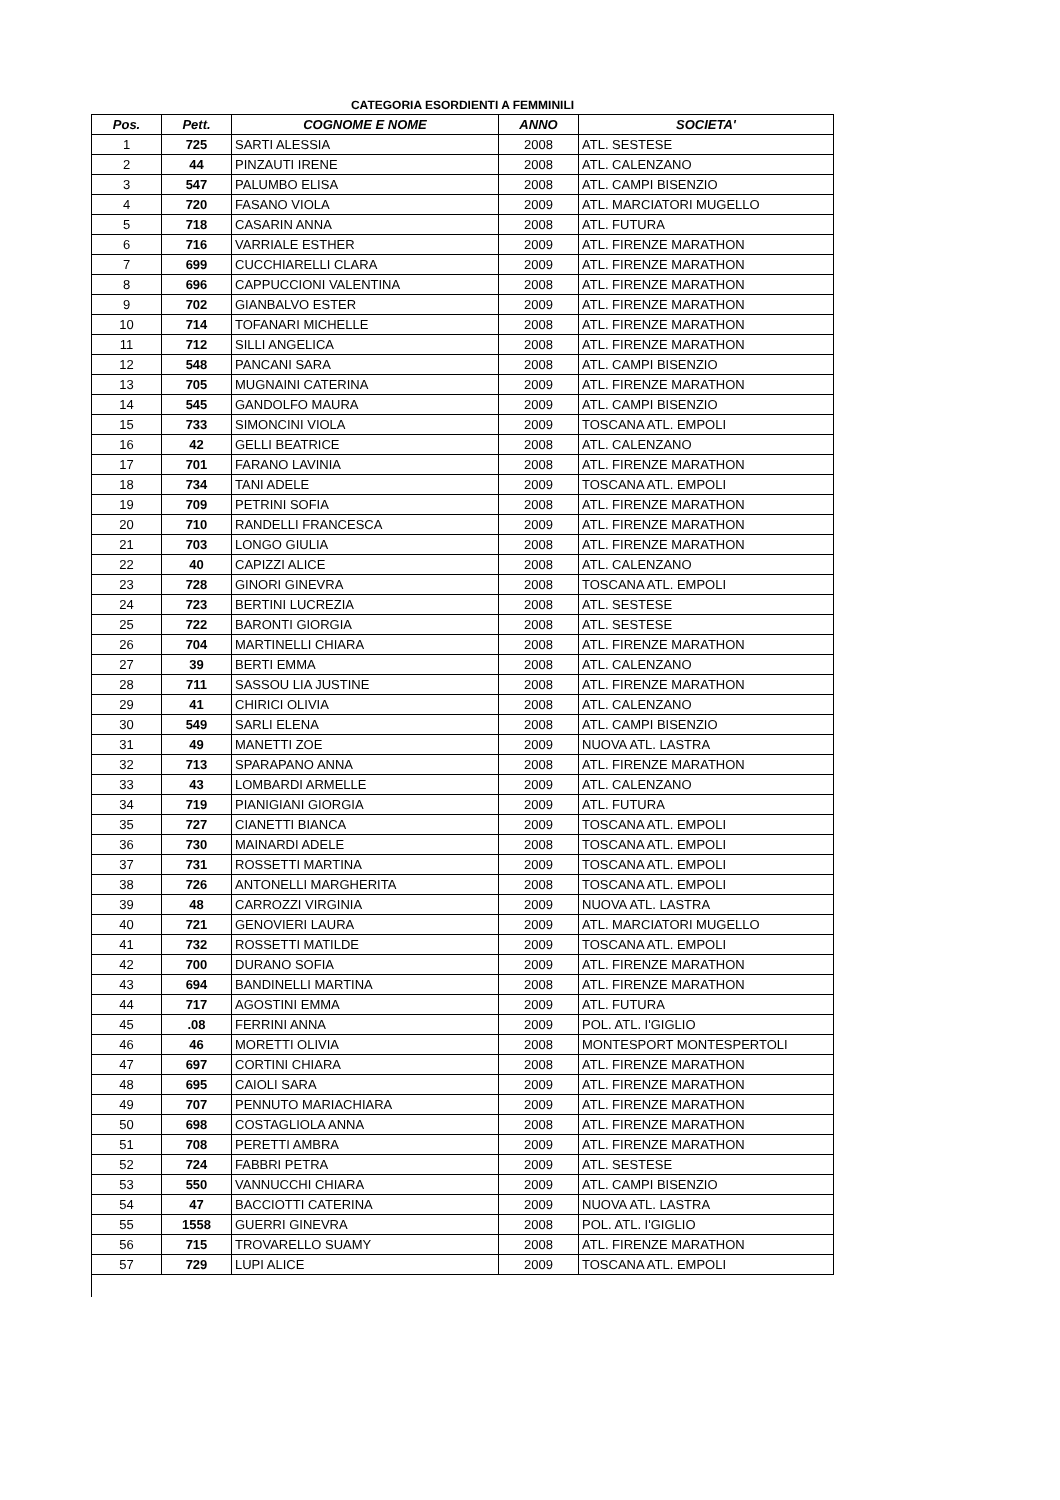CATEGORIA ESORDIENTI A FEMMINILI
| Pos. | Pett. | COGNOME E NOME | ANNO | SOCIETA' |
| --- | --- | --- | --- | --- |
| 1 | 725 | SARTI ALESSIA | 2008 | ATL. SESTESE |
| 2 | 44 | PINZAUTI IRENE | 2008 | ATL. CALENZANO |
| 3 | 547 | PALUMBO ELISA | 2008 | ATL. CAMPI BISENZIO |
| 4 | 720 | FASANO VIOLA | 2009 | ATL. MARCIATORI MUGELLO |
| 5 | 718 | CASARIN ANNA | 2008 | ATL. FUTURA |
| 6 | 716 | VARRIALE ESTHER | 2009 | ATL. FIRENZE MARATHON |
| 7 | 699 | CUCCHIARELLI CLARA | 2009 | ATL. FIRENZE MARATHON |
| 8 | 696 | CAPPUCCIONI VALENTINA | 2008 | ATL. FIRENZE MARATHON |
| 9 | 702 | GIANBALVO ESTER | 2009 | ATL. FIRENZE MARATHON |
| 10 | 714 | TOFANARI MICHELLE | 2008 | ATL. FIRENZE MARATHON |
| 11 | 712 | SILLI ANGELICA | 2008 | ATL. FIRENZE MARATHON |
| 12 | 548 | PANCANI SARA | 2008 | ATL. CAMPI BISENZIO |
| 13 | 705 | MUGNAINI CATERINA | 2009 | ATL. FIRENZE MARATHON |
| 14 | 545 | GANDOLFO MAURA | 2009 | ATL. CAMPI BISENZIO |
| 15 | 733 | SIMONCINI VIOLA | 2009 | TOSCANA ATL. EMPOLI |
| 16 | 42 | GELLI BEATRICE | 2008 | ATL. CALENZANO |
| 17 | 701 | FARANO LAVINIA | 2008 | ATL. FIRENZE MARATHON |
| 18 | 734 | TANI ADELE | 2009 | TOSCANA ATL. EMPOLI |
| 19 | 709 | PETRINI SOFIA | 2008 | ATL. FIRENZE MARATHON |
| 20 | 710 | RANDELLI FRANCESCA | 2009 | ATL. FIRENZE MARATHON |
| 21 | 703 | LONGO GIULIA | 2008 | ATL. FIRENZE MARATHON |
| 22 | 40 | CAPIZZI ALICE | 2008 | ATL. CALENZANO |
| 23 | 728 | GINORI GINEVRA | 2008 | TOSCANA ATL. EMPOLI |
| 24 | 723 | BERTINI LUCREZIA | 2008 | ATL. SESTESE |
| 25 | 722 | BARONTI GIORGIA | 2008 | ATL. SESTESE |
| 26 | 704 | MARTINELLI CHIARA | 2008 | ATL. FIRENZE MARATHON |
| 27 | 39 | BERTI EMMA | 2008 | ATL. CALENZANO |
| 28 | 711 | SASSOU LIA JUSTINE | 2008 | ATL. FIRENZE MARATHON |
| 29 | 41 | CHIRICI OLIVIA | 2008 | ATL. CALENZANO |
| 30 | 549 | SARLI ELENA | 2008 | ATL. CAMPI BISENZIO |
| 31 | 49 | MANETTI ZOE | 2009 | NUOVA ATL. LASTRA |
| 32 | 713 | SPARAPANO ANNA | 2008 | ATL. FIRENZE MARATHON |
| 33 | 43 | LOMBARDI ARMELLE | 2009 | ATL. CALENZANO |
| 34 | 719 | PIANIGIANI GIORGIA | 2009 | ATL. FUTURA |
| 35 | 727 | CIANETTI BIANCA | 2009 | TOSCANA ATL. EMPOLI |
| 36 | 730 | MAINARDI ADELE | 2008 | TOSCANA ATL. EMPOLI |
| 37 | 731 | ROSSETTI MARTINA | 2009 | TOSCANA ATL. EMPOLI |
| 38 | 726 | ANTONELLI MARGHERITA | 2008 | TOSCANA ATL. EMPOLI |
| 39 | 48 | CARROZZI VIRGINIA | 2009 | NUOVA ATL. LASTRA |
| 40 | 721 | GENOVIERI LAURA | 2009 | ATL. MARCIATORI MUGELLO |
| 41 | 732 | ROSSETTI MATILDE | 2009 | TOSCANA ATL. EMPOLI |
| 42 | 700 | DURANO SOFIA | 2009 | ATL. FIRENZE MARATHON |
| 43 | 694 | BANDINELLI MARTINA | 2008 | ATL. FIRENZE MARATHON |
| 44 | 717 | AGOSTINI EMMA | 2009 | ATL. FUTURA |
| 45 | .08 | FERRINI ANNA | 2009 | POL. ATL. I'GIGLIO |
| 46 | 46 | MORETTI OLIVIA | 2008 | MONTESPORT MONTESPERTOLI |
| 47 | 697 | CORTINI CHIARA | 2008 | ATL. FIRENZE MARATHON |
| 48 | 695 | CAIOLI SARA | 2009 | ATL. FIRENZE MARATHON |
| 49 | 707 | PENNUTO MARIACHIARA | 2009 | ATL. FIRENZE MARATHON |
| 50 | 698 | COSTAGLIOLA ANNA | 2008 | ATL. FIRENZE MARATHON |
| 51 | 708 | PERETTI AMBRA | 2009 | ATL. FIRENZE MARATHON |
| 52 | 724 | FABBRI PETRA | 2009 | ATL. SESTESE |
| 53 | 550 | VANNUCCHI CHIARA | 2009 | ATL. CAMPI BISENZIO |
| 54 | 47 | BACCIOTTI CATERINA | 2009 | NUOVA ATL. LASTRA |
| 55 | 1558 | GUERRI GINEVRA | 2008 | POL. ATL. I'GIGLIO |
| 56 | 715 | TROVARELLO SUAMY | 2008 | ATL. FIRENZE MARATHON |
| 57 | 729 | LUPI ALICE | 2009 | TOSCANA ATL. EMPOLI |